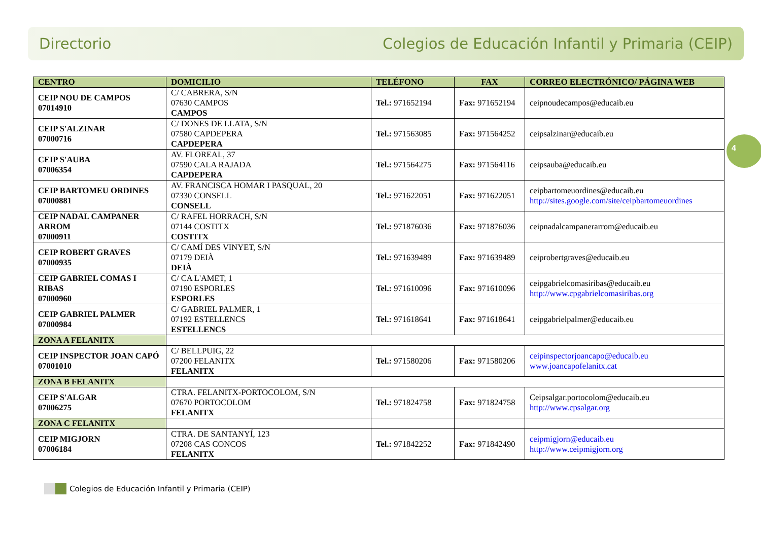Directorio Colegios de Educación Infantil y Primaria (CEIP)
4
| CENTRO | DOMICILIO | TELÉFONO | FAX | CORREO ELECTRÓNICO/ PÁGINA WEB |
| --- | --- | --- | --- | --- |
| CEIP NOU DE CAMPOS 07014910 | C/ CABRERA, S/N 07630 CAMPOS CAMPOS | Tel.: 971652194 | Fax: 971652194 | ceipnoudecampos@educaib.eu |
| CEIP S'ALZINAR 07000716 | C/ DONES DE LLATA, S/N 07580 CAPDEPERA CAPDEPERA | Tel.: 971563085 | Fax: 971564252 | ceipsalzinar@educaib.eu |
| CEIP S'AUBA 07006354 | AV. FLOREAL, 37 07590 CALA RAJADA CAPDEPERA | Tel.: 971564275 | Fax: 971564116 | ceipsauba@educaib.eu |
| CEIP BARTOMEU ORDINES 07000881 | AV. FRANCISCA HOMAR I PASQUAL, 20 07330 CONSELL CONSELL | Tel.: 971622051 | Fax: 971622051 | ceipbartomeuordines@educaib.eu http://sites.google.com/site/ceipbartomeuordines |
| CEIP NADAL CAMPANER ARROM 07000911 | C/ RAFEL HORRACH, S/N 07144 COSTITX COSTITX | Tel.: 971876036 | Fax: 971876036 | ceipnadalcampanerarrom@educaib.eu |
| CEIP ROBERT GRAVES 07000935 | C/ CAMÍ DES VINYET, S/N 07179 DEIÀ DEIÀ | Tel.: 971639489 | Fax: 971639489 | ceiprobertgraves@educaib.eu |
| CEIP GABRIEL COMAS I RIBAS 07000960 | C/ CA L'AMET, 1 07190 ESPORLES ESPORLES | Tel.: 971610096 | Fax: 971610096 | ceipgabrielcomasiribas@educaib.eu http://www.cpgabrielcomasiribas.org |
| CEIP GABRIEL PALMER 07000984 | C/ GABRIEL PALMER, 1 07192 ESTELLENCS ESTELLENCS | Tel.: 971618641 | Fax: 971618641 | ceipgabrielpalmer@educaib.eu |
| ZONA A FELANITX | | | | |
| CEIP INSPECTOR JOAN CAPÓ 07001010 | C/ BELLPUIG, 22 07200 FELANITX FELANITX | Tel.: 971580206 | Fax: 971580206 | ceipinspectorjoancapo@educaib.eu www.joancapofelanitx.cat |
| ZONA B FELANITX | | | | |
| CEIP S'ALGAR 07006275 | CTRA. FELANITX-PORTOCOLOM, S/N 07670 PORTOCOLOM FELANITX | Tel.: 971824758 | Fax: 971824758 | Ceipsalgar.portocolom@educaib.eu http://www.cpsalgar.org |
| ZONA C FELANITX | | | | |
| CEIP MIGJORN 07006184 | CTRA. DE SANTANYÍ, 123 07208 CAS CONCOS FELANITX | Tel.: 971842252 | Fax: 971842490 | ceipmigjorn@educaib.eu http://www.ceipmigjorn.org |
Colegios de Educación Infantil y Primaria (CEIP)